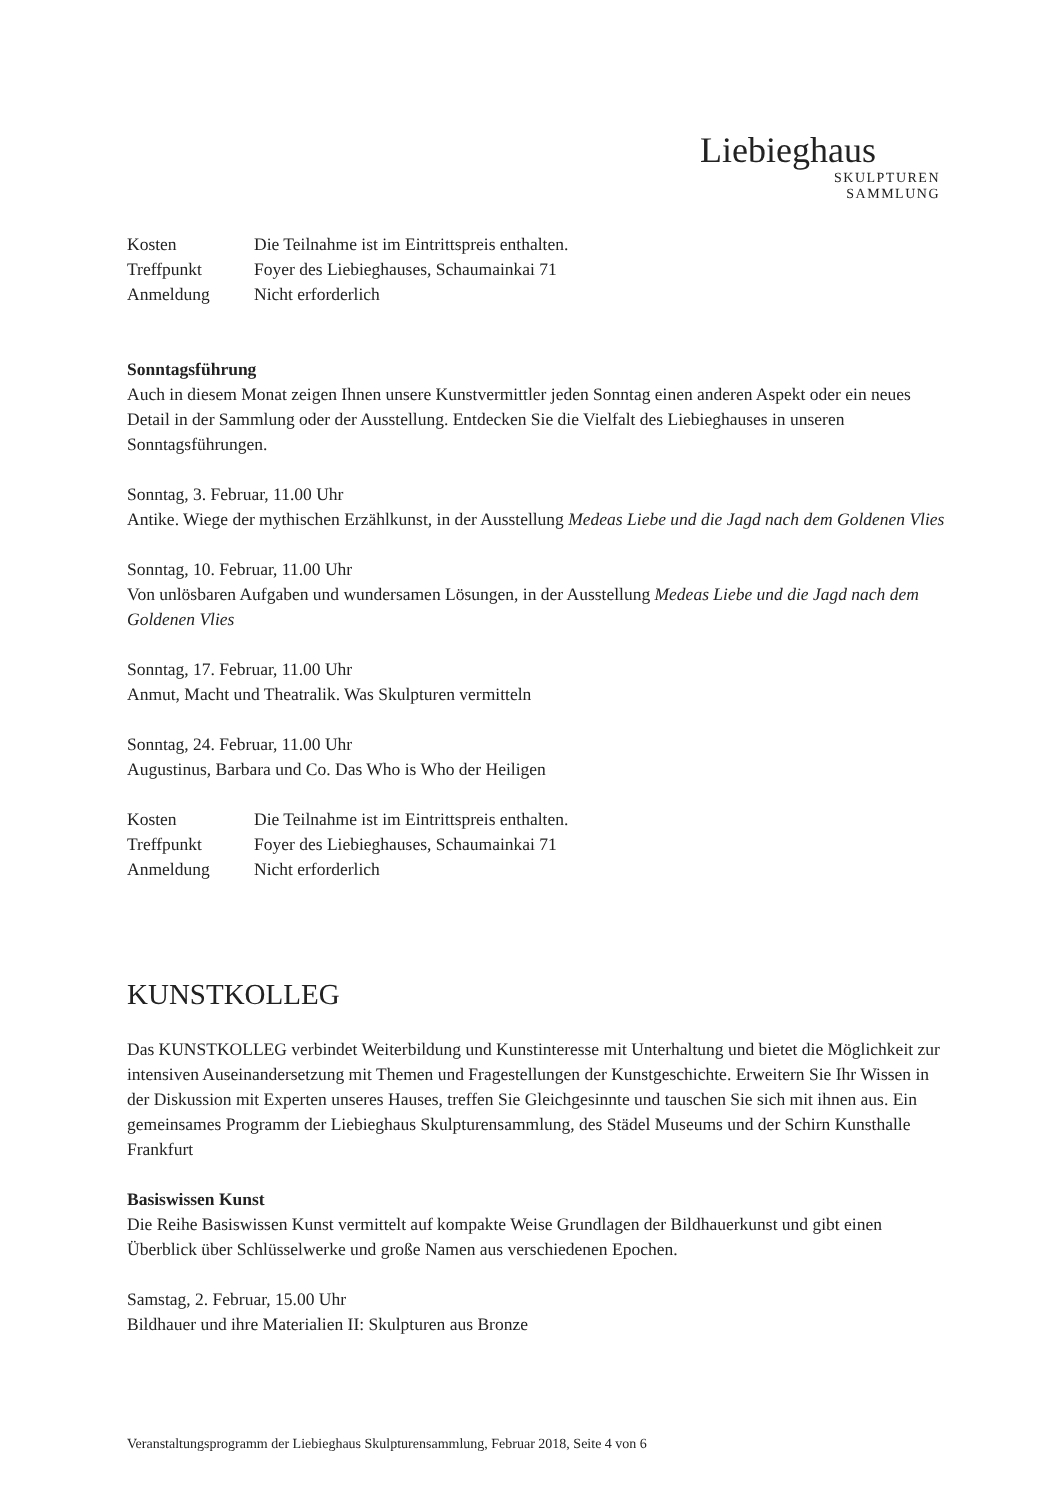Liebieghaus
SKULPTUREN
SAMMLUNG
Kosten Die Teilnahme ist im Eintrittspreis enthalten.
Treffpunkt Foyer des Liebieghauses, Schaumainkai 71
Anmeldung Nicht erforderlich
Sonntagsführung
Auch in diesem Monat zeigen Ihnen unsere Kunstvermittler jeden Sonntag einen anderen Aspekt oder ein neues Detail in der Sammlung oder der Ausstellung. Entdecken Sie die Vielfalt des Liebieghauses in unseren Sonntagsführungen.
Sonntag, 3. Februar, 11.00 Uhr
Antike. Wiege der mythischen Erzählkunst, in der Ausstellung Medeas Liebe und die Jagd nach dem Goldenen Vlies
Sonntag, 10. Februar, 11.00 Uhr
Von unlösbaren Aufgaben und wundersamen Lösungen, in der Ausstellung Medeas Liebe und die Jagd nach dem Goldenen Vlies
Sonntag, 17. Februar, 11.00 Uhr
Anmut, Macht und Theatralik. Was Skulpturen vermitteln
Sonntag, 24. Februar, 11.00 Uhr
Augustinus, Barbara und Co. Das Who is Who der Heiligen
Kosten Die Teilnahme ist im Eintrittspreis enthalten.
Treffpunkt Foyer des Liebieghauses, Schaumainkai 71
Anmeldung Nicht erforderlich
KUNSTKOLLEG
Das KUNSTKOLLEG verbindet Weiterbildung und Kunstinteresse mit Unterhaltung und bietet die Möglichkeit zur intensiven Auseinandersetzung mit Themen und Fragestellungen der Kunstgeschichte. Erweitern Sie Ihr Wissen in der Diskussion mit Experten unseres Hauses, treffen Sie Gleichgesinnte und tauschen Sie sich mit ihnen aus. Ein gemeinsames Programm der Liebieghaus Skulpturensammlung, des Städel Museums und der Schirn Kunsthalle Frankfurt
Basiswissen Kunst
Die Reihe Basiswissen Kunst vermittelt auf kompakte Weise Grundlagen der Bildhauerkunst und gibt einen Überblick über Schlüsselwerke und große Namen aus verschiedenen Epochen.
Samstag, 2. Februar, 15.00 Uhr
Bildhauer und ihre Materialien II: Skulpturen aus Bronze
Veranstaltungsprogramm der Liebieghaus Skulpturensammlung, Februar 2018, Seite 4 von 6